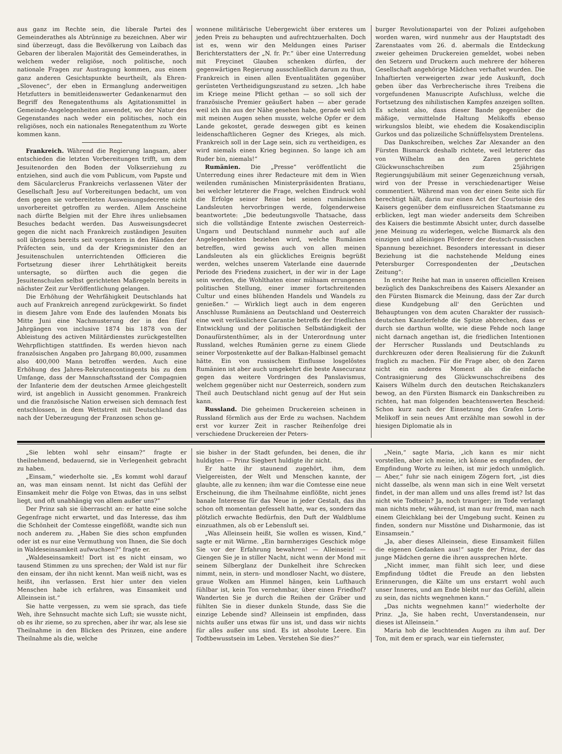aus ganz im Rechte sein, die liberale Partei des Gemeinderathes als Abtrünnige zu bezeichnen. Aber wir sind überzeugt, dass die Bevölkerung von Laibach das Gebaren der liberalen Majorität des Gemeinderathes, in welchem weder religiöse, noch politische, noch nationale Fragen zur Austragung kommen, aus einem ganz anderen Gesichtspunkte beurtheilt, als Ehren-„Slovenec“, der eben in Ermanglung anderweitigen Hetzfutters in bemitleidenswerter Gedankenarmut den Begriff des Renegatenthums als Agitationsmittel in Gemeinde-Angelegenheiten anwendet, wo der Natur des Gegenstandes nach weder ein politisches, noch ein religiöses, noch ein nationales Renegatenthum zu Worte kommen kann.
Frankreich. Während die Regierung langsam, aber entschieden die letzten Vorbereitungen trifft, um dem Jesuitenorden den Boden der Volkserziehung zu entziehen, sind auch die vom Publicum, vom Papste und dem Säcularclerus Frankreichs verlassenen Väter der Gesellschaft Jesu auf Vorbereitungen bedacht, um von dem gegen sie vorbereiteten Ausweisungsdecrete nicht unvorbereitet getroffen zu werden. Allem Anscheine nach dürfte Belgien mit der Ehre ihres unliebsamen Besuches bedacht werden. Das Ausweisungsdecret gegen die nicht nach Frankreich zuständigen Jesuiten soll übrigens bereits seit vorgestern in den Händen der Präfecten sein, und da der Kriegsminister den an Jesuitenschulen unterrichtenden Officieren die Fortsetzung dieser ihrer Lehrthätigkeit bereits untersagte, so dürften auch die gegen die Jesuitenschulen selbst gerichteten Maßregeln bereits in nächster Zeit zur Veröffentlichung gelangen.
Die Erhöhung der Wehrfähigkeit Deutschlands hat auch auf Frankreich anregend zurückgewirkt. So findet in diesem Jahre vom Ende des laufenden Monats bis Mitte Juni eine Nachmusterung der in den fünf Jahrgängen von inclusive 1874 bis 1878 von der Ableistung des activen Militärdienstes zurückgestellten Wehrpflichtigen stattfinden. Es werden hievon nach französischen Angaben pro Jahrgang 80,000, zusammen also 400,000 Mann betroffen werden. Auch eine Erhöhung des Jahres-Rekrutencontingents bis zu dem Umfange, dass der Mannschaftsstand der Compagnien der Infanterie dem der deutschen Armee gleichgestellt wird, ist angeblich in Aussicht genommen. Frankreich und die französische Nation erweisen sich demnach fest entschlossen, in dem Wettstreit mit Deutschland das nach der Ueberzeugung der Franzosen schon ge-
wonnene militärische Uebergewicht über ersteres um jeden Preis zu behaupten und aufrechtzuerhalten. Doch ist es, wenn wir den Meldungen eines Pariser Berichterstatters der „N. fr. Pr.“ über eine Unterredung mit Freycinet Glauben schenken dürfen, der gegenwärtigen Regierung ausschließlich darum zu thun, Frankreich in einen allen Eventualitäten gegenüber gerüsteten Vertheidigungszustand zu setzen. „Ich habe im Kriege meine Pflicht gethan — so soll sich der französische Premier geäußert haben — aber gerade weil ich ihn aus der Nähe gesehen habe, gerade weil ich mit meinen Augen sehen musste, welche Opfer er dem Lande gekostet, gerade deswegen gibt es keinen leidenschaftlicheren Gegner des Krieges, als mich. Frankreich soll in der Lage sein, sich zu vertheidigen, es wird niemals einen Krieg beginnen. So lange ich am Ruder bin, niemals!“
Rumänien. Die „Presse“ veröffentlicht die Unterredung eines ihrer Redacteure mit dem in Wien weilenden rumänischen Ministerpräsidenten Bratianu, bei welcher letzterer die Frage, welchen Eindruck wohl die Erfolge seiner Reise bei seinen rumänischen Landsleuten hervorbringen werde, folgenderweise beantwortete: „Die bedeutungsvolle Thatsache, dass sich die vollständige Entente zwischen Oesterreich-Ungarn und Deutschland nunmehr auch auf alle Angelegenheiten beziehen wird, welche Rumänien betreffen, wird gewiss auch von allen meinen Landsleuten als ein glückliches Ereignis begrüßt werden, welches unserem Vaterlande eine dauernde Periode des Friedens zusichert, in der wir in der Lage sein werden, die Wohlthaten einer mühsam errungenen politischen Stellung, einer immer fortschreitenden Cultur und eines blühenden Handels und Wandels zu genießen.“ — Wirklich liegt auch in dem engeren Anschlusse Rumäniens an Deutschland und Oesterreich eine weit verlässlichere Garantie betreffs der friedlichen Entwicklung und der politischen Selbständigkeit der Donaufürstenthümer, als in der Unterordnung unter Russland, welches Rumänien gerne zu einem Gliede seiner Vorpostenkette auf der Balkan-Halbinsel gemacht hätte. Ein von russischem Einflusse losgelöstes Rumänien ist aber auch umgekehrt die beste Assecuranz gegen das weitere Vordringen des Panslavismus, welchem gegenüber nicht nur Oesterreich, sondern zum Theil auch Deutschland nicht genug auf der Hut sein kann.
Russland. Die geheimen Druckereien scheinen in Russland förmlich aus der Erde zu wachsen. Nachdem erst vor kurzer Zeit in rascher Reihenfolge drei verschiedene Druckereien der Peters-
burger Revolutionspartei von der Polizei aufgehoben worden waren, wird nunmehr aus der Hauptstadt des Zarenstaates vom 26. d. abermals die Entdeckung zweier geheimen Druckereien gemeldet, wobei neben den Setzern und Druckern auch mehrere der höheren Gesellschaft angehörige Mädchen verhaftet wurden. Die Inhaftierten verweigerten zwar jede Auskunft, doch geben über das Verbrecherische ihres Treibens die vorgefundenen Manuscripte Aufschluss, welche die Fortsetzung des nihilistischen Kampfes anzeigen sollten. Es scheint also, dass dieser Bande gegenüber die mäßige, vermittelnde Haltung Melikoffs ebenso wirkungslos bleibt, wie ehedem die Kosakendisciplin Gurkos und das polizeiliche Schnüffelsystem Drentelens.
Das Dankschreiben, welches Zar Alexander an den Fürsten Bismarck deshalb richtete, weil letzterer das von Wilhelm an den Zaren gerichtete Glückwunschschreiben zum 25jährigen Regierungsjubiläum mit seiner Gegenzeichnung versah, wird von der Presse in verschiedenartiger Weise commentiert. Während man von der einen Seite sich für berechtigt hält, darin nur einen Act der Courtoisie des Kaisers gegenüber dem einflussreichen Staatsmanne zu erblicken, legt man wieder anderseits dem Schreiben des Kaisers die bestimmte Absicht unter, durch dasselbe jene Meinung zu widerlegen, welche Bismarck als den einzigen und alleinigen Förderer der deutsch-russischen Spannung bezeichnet. Besonders interessant in dieser Beziehung ist die nachstehende Meldung eines Petersburger Correspondenten der „Deutschen Zeitung“:
In erster Reihe hat man in unseren officiellen Kreisen bezüglich des Dankschreibens des Kaisers Alexander an den Fürsten Bismarck die Meinung, dass der Zar durch diese Kundgebung all' den Gerüchten und Behauptungen von dem acuten Charakter der russisch-deutschen Kanzlerfehde die Spitze abbrechen, dass er durch sie darthun wollte, wie diese Fehde noch lange nicht darnach angethan ist, die friedlichen Intentionen der Herrscher Russlands und Deutschlands zu durchkreuzen oder deren Realisierung für die Zukunft fraglich zu machen. Für die Frage aber, ob den Zaren nicht ein anderes Moment als die einfache Contrasignierung des Glückwunschschreibens des Kaisers Wilhelm durch den deutschen Reichskanzlers bewog, an den Fürsten Bismarck ein Dankschreiben zu richten, hat man folgenden beachtenswerten Bescheid: Schon kurz nach der Einsetzung des Grafen Loris-Melikoff in sein neues Amt erzählte man sowohl in der hiesigen Diplomatie als in
„Sie lebten wohl sehr einsam?“ fragte er theilnehmend, bedauernd, sie in Verlegenheit gebracht zu haben.
„Einsam,“ wiederholte sie. „Es kommt wohl darauf an, was man einsam nennt. Ist nicht das Gefühl der Einsamkeit mehr die Folge von Etwas, das in uns selbst liegt, und oft unabhängig von allem außer uns?“
Der Prinz sah sie überrascht an: er hatte eine solche Gegenfrage nicht erwartet, und das Interesse, das ihm die Schönheit der Comtesse eingeflößt, wandte sich nun noch anderem zu. „Haben Sie dies schon empfunden oder ist es nur eine Vermuthung von Ihnen, die Sie doch in Waldeseinsamkeit aufwuchsen?“ fragte er.
„Waldeseinsamkeit! Dort ist es nicht einsam, wo tausend Stimmen zu uns sprechen; der Wald ist nur für den einsam, der ihn nicht kennt. Man weiß nicht, was es heißt, ihn verlassen. Erst hier unter den vielen Menschen habe ich erfahren, was Einsamkeit und Alleinsein ist.“
Sie hatte vergessen, zu wem sie sprach, das tiefe Weh, ihre Sehnsucht machte sich Luft; sie wusste nicht, ob es ihr zieme, so zu sprechen, aber ihr war, als lese sie Theilnahme in den Blicken des Prinzen, eine andere Theilnahme als die, welche
sie bisher in der Stadt gefunden, bei denen, die ihr huldigten — Prinz Siegbert huldigte ihr nicht.
Er hatte ihr staunend zugehört, ihm, dem Vielgereisten, der Welt und Menschen kannte, der glaubte, alle zu kennen; ihm war die Comtesse eine neue Erscheinung, die ihm Theilnahme einflößte, nicht jenes banale Interesse für das Neue in jeder Gestalt, das ihn schon oft momentan gefesselt hatte, war es, sondern das plötzlich erwachte Bedürfnis, den Duft der Waldblume einzuathmen, als ob er Lebensluft sei.
„Was Alleinsein heißt, Sie wollen es wissen, Kind,“ sagte er mit Wärme. „Ein barmherziges Geschick möge Sie vor der Erfahrung bewahren! — Alleinsein! — Giengen Sie je in stiller Nacht, nicht wenn der Mond mit seinem Silberglanz der Dunkelheit ihre Schrecken nimmt, nein, in stern- und mondloser Nacht, wo düstere, graue Wolken am Himmel hängen, kein Lufthauch fühlbar ist, kein Ton vernehmbar, über einen Friedhof? Wanderten Sie je durch die Reihen der Gräber und fühlten Sie in dieser dunkeln Stunde, dass Sie die einzige Lebende sind? Alleinsein ist empfinden, dass nichts außer uns etwas für uns ist, und dass wir nichts für alles außer uns sind. Es ist absolute Leere. Ein Todtbewusstsein im Leben. Verstehen Sie dies?“
„Nein,“ sagte Maria, „ich kann es mir nicht vorstellen, aber ich meine, ich könne es empfinden, der Empfindung Worte zu leihen, ist mir jedoch unmöglich. — Aber,“ fuhr sie nach einigem Zögern fort, „ist dies nicht dasselbe, als wenn man sich in eine Welt versetzt findet, in der man allem und uns alles fremd ist? Ist das nicht wie Todtsein? Ja, noch trauriger; im Tode verlangt man nichts mehr, während, ist man nur fremd, man nach einem Gleichklang bei der Umgebung sucht. Keinen zu finden, sondern nur Misstöne und Disharmonie, das ist Einsamsein.“
„Ja, aber dieses Alleinsein, diese Einsamkeit füllen die eigenen Gedanken aus!“ sagte der Prinz, der das junge Mädchen gerne die ihren aussprechen hörte.
„Nicht immer, man fühlt sich leer, und diese Empfindung tödtet die Freude an den liebsten Erinnerungen, die Kälte um uns erstarrt wohl auch unser Inneres, und am Ende bleibt nur das Gefühl, allein zu sein, das nichts wegnehmen kann.“
„Das nichts wegnehmen kann!“ wiederholte der Prinz. „Ja, Sie haben recht, Unverstandensein, nur dieses ist Alleinsein.“
Maria hob die leuchtenden Augen zu ihm auf. Der Ton, mit dem er sprach, war ein tiefernster,